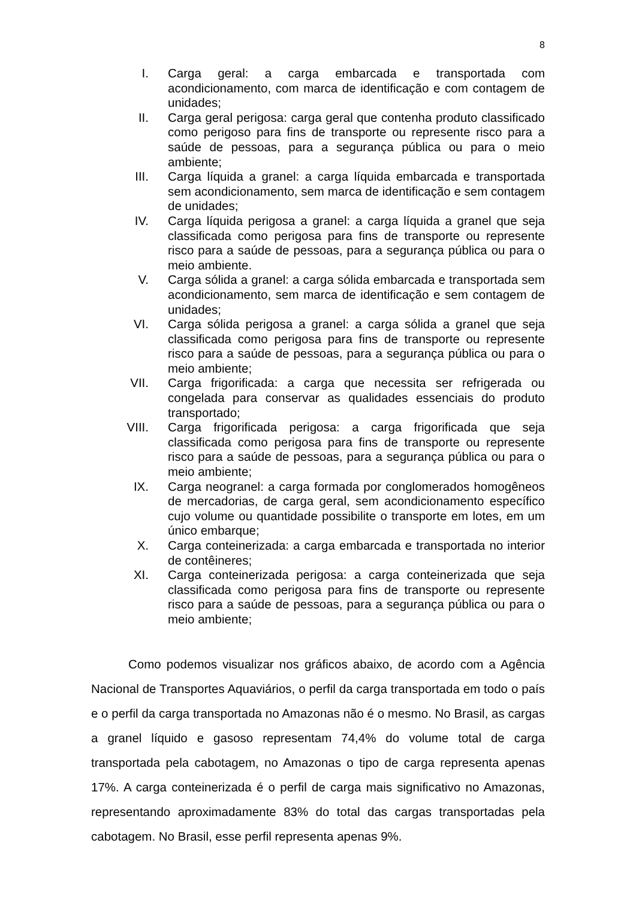8
I. Carga geral: a carga embarcada e transportada com acondicionamento, com marca de identificação e com contagem de unidades;
II. Carga geral perigosa: carga geral que contenha produto classificado como perigoso para fins de transporte ou represente risco para a saúde de pessoas, para a segurança pública ou para o meio ambiente;
III. Carga líquida a granel: a carga líquida embarcada e transportada sem acondicionamento, sem marca de identificação e sem contagem de unidades;
IV. Carga líquida perigosa a granel: a carga líquida a granel que seja classificada como perigosa para fins de transporte ou represente risco para a saúde de pessoas, para a segurança pública ou para o meio ambiente.
V. Carga sólida a granel: a carga sólida embarcada e transportada sem acondicionamento, sem marca de identificação e sem contagem de unidades;
VI. Carga sólida perigosa a granel: a carga sólida a granel que seja classificada como perigosa para fins de transporte ou represente risco para a saúde de pessoas, para a segurança pública ou para o meio ambiente;
VII. Carga frigorificada: a carga que necessita ser refrigerada ou congelada para conservar as qualidades essenciais do produto transportado;
VIII. Carga frigorificada perigosa: a carga frigorificada que seja classificada como perigosa para fins de transporte ou represente risco para a saúde de pessoas, para a segurança pública ou para o meio ambiente;
IX. Carga neogranel: a carga formada por conglomerados homogêneos de mercadorias, de carga geral, sem acondicionamento específico cujo volume ou quantidade possibilite o transporte em lotes, em um único embarque;
X. Carga conteinerizada: a carga embarcada e transportada no interior de contêineres;
XI. Carga conteinerizada perigosa: a carga conteinerizada que seja classificada como perigosa para fins de transporte ou represente risco para a saúde de pessoas, para a segurança pública ou para o meio ambiente;
Como podemos visualizar nos gráficos abaixo, de acordo com a Agência Nacional de Transportes Aquaviários, o perfil da carga transportada em todo o país e o perfil da carga transportada no Amazonas não é o mesmo. No Brasil, as cargas a granel líquido e gasoso representam 74,4% do volume total de carga transportada pela cabotagem, no Amazonas o tipo de carga representa apenas 17%. A carga conteinerizada é o perfil de carga mais significativo no Amazonas, representando aproximadamente 83% do total das cargas transportadas pela cabotagem. No Brasil, esse perfil representa apenas 9%.